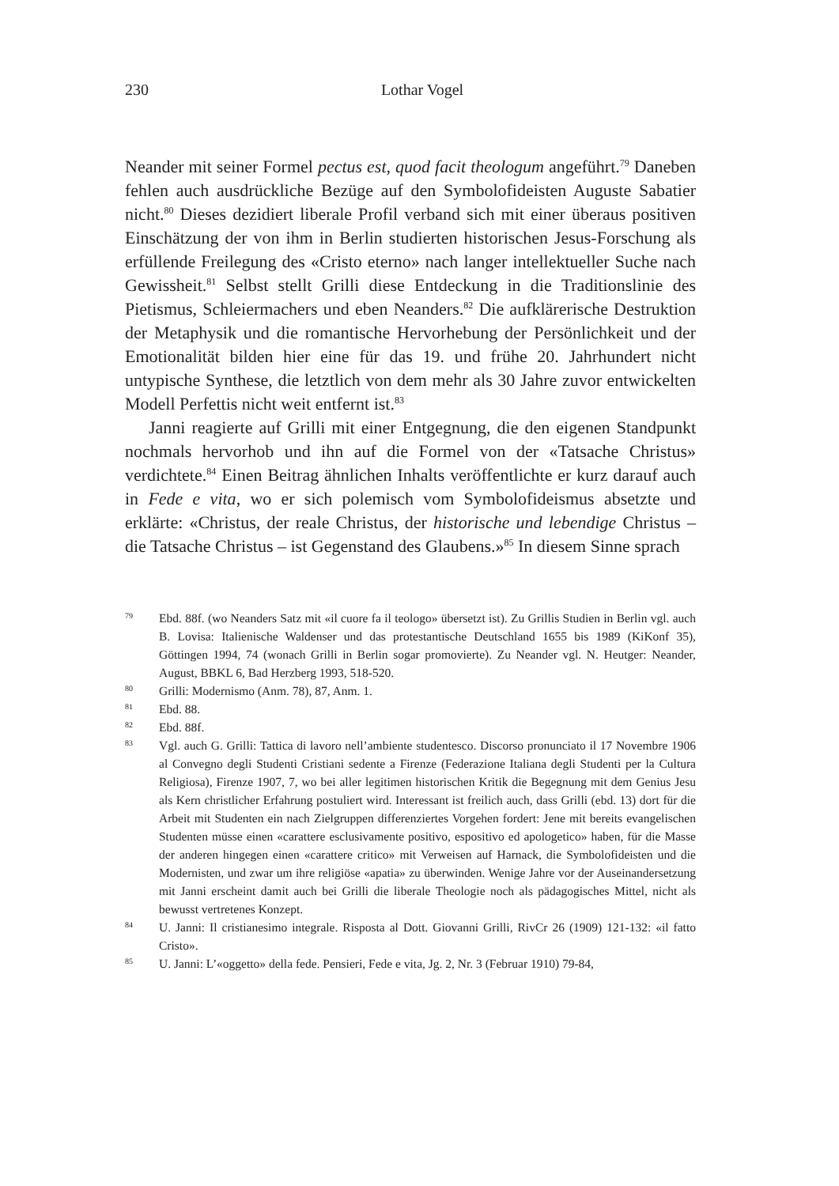230
Lothar Vogel
Neander mit seiner Formel pectus est, quod facit theologum angeführt.<sup>79</sup> Daneben fehlen auch ausdrückliche Bezüge auf den Symbolofideisten Auguste Sabatier nicht.<sup>80</sup> Dieses dezidiert liberale Profil verband sich mit einer überaus positiven Einschätzung der von ihm in Berlin studierten historischen Jesus-Forschung als erfüllende Freilegung des «Cristo eterno» nach langer intellektueller Suche nach Gewissheit.<sup>81</sup> Selbst stellt Grilli diese Entdeckung in die Traditionslinie des Pietismus, Schleiermachers und eben Neanders.<sup>82</sup> Die aufklärerische Destruktion der Metaphysik und die romantische Hervorhebung der Persönlichkeit und der Emotionalität bilden hier eine für das 19. und frühe 20. Jahrhundert nicht untypische Synthese, die letztlich von dem mehr als 30 Jahre zuvor entwickelten Modell Perfettis nicht weit entfernt ist.<sup>83</sup>
Janni reagierte auf Grilli mit einer Entgegnung, die den eigenen Standpunkt nochmals hervorhob und ihn auf die Formel von der «Tatsache Christus» verdichtete.<sup>84</sup> Einen Beitrag ähnlichen Inhalts veröffentlichte er kurz darauf auch in Fede e vita, wo er sich polemisch vom Symbolofideismus absetzte und erklärte: «Christus, der reale Christus, der historische und lebendige Christus – die Tatsache Christus – ist Gegenstand des Glaubens.»<sup>85</sup> In diesem Sinne sprach
79 Ebd. 88f. (wo Neanders Satz mit «il cuore fa il teologo» übersetzt ist). Zu Grillis Studien in Berlin vgl. auch B. Lovisa: Italienische Waldenser und das protestantische Deutschland 1655 bis 1989 (KiKonf 35), Göttingen 1994, 74 (wonach Grilli in Berlin sogar promovierte). Zu Neander vgl. N. Heutger: Neander, August, BBKL 6, Bad Herzberg 1993, 518-520.
80 Grilli: Modernismo (Anm. 78), 87, Anm. 1.
81 Ebd. 88.
82 Ebd. 88f.
83 Vgl. auch G. Grilli: Tattica di lavoro nell’ambiente studentesco. Discorso pronunciato il 17 Novembre 1906 al Convegno degli Studenti Cristiani sedente a Firenze (Federazione Italiana degli Studenti per la Cultura Religiosa), Firenze 1907, 7, wo bei aller legitimen historischen Kritik die Begegnung mit dem Genius Jesu als Kern christlicher Erfahrung postuliert wird. Interessant ist freilich auch, dass Grilli (ebd. 13) dort für die Arbeit mit Studenten ein nach Zielgruppen differenziertes Vorgehen fordert: Jene mit bereits evangelischen Studenten müsse einen «carattere esclusivamente positivo, espositivo ed apologetico» haben, für die Masse der anderen hingegen einen «carattere critico» mit Verweisen auf Harnack, die Symbolofideisten und die Modernisten, und zwar um ihre religiöse «apatia» zu überwinden. Wenige Jahre vor der Auseinandersetzung mit Janni erscheint damit auch bei Grilli die liberale Theologie noch als pädagogisches Mittel, nicht als bewusst vertretenes Konzept.
84 U. Janni: Il cristianesimo integrale. Risposta al Dott. Giovanni Grilli, RivCr 26 (1909) 121-132: «il fatto Cristo».
85 U. Janni: L’«oggetto» della fede. Pensieri, Fede e vita, Jg. 2, Nr. 3 (Februar 1910) 79-84,